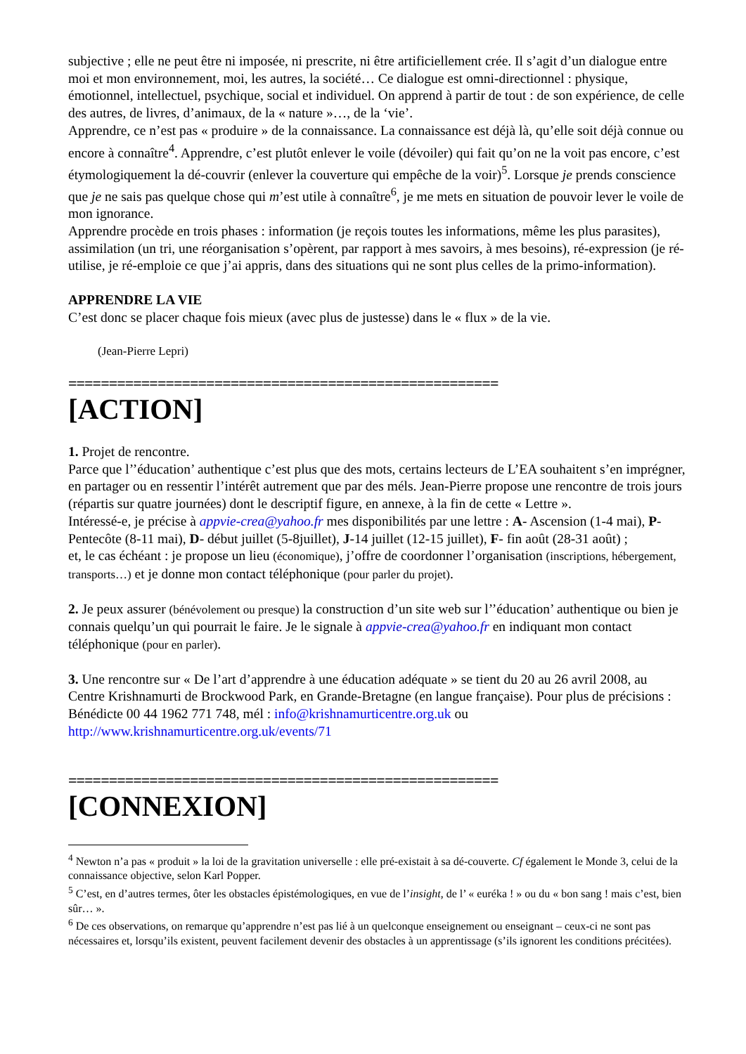subjective ; elle ne peut être ni imposée, ni prescrite, ni être artificiellement crée. Il s’agit d’un dialogue entre moi et mon environnement, moi, les autres, la société… Ce dialogue est omni-directionnel : physique, émotionnel, intellectuel, psychique, social et individuel. On apprend à partir de tout : de son expérience, de celle des autres, de livres, d’animaux, de la « nature »…, de la ‘vie’.
Apprendre, ce n’est pas « produire » de la connaissance. La connaissance est déjà là, qu’elle soit déjà connue ou encore à connaître<sup>4</sup>. Apprendre, c’est plutôt enlever le voile (dévoiler) qui fait qu’on ne la voit pas encore, c’est étymologiquement la dé-couvrir (enlever la couverture qui empêche de la voir)<sup>5</sup>. Lorsque je prends conscience que je ne sais pas quelque chose qui m’est utile à connaître<sup>6</sup>, je me mets en situation de pouvoir lever le voile de mon ignorance.
Apprendre procède en trois phases : information (je reçois toutes les informations, même les plus parasites), assimilation (un tri, une réorganisation s’opèrent, par rapport à mes savoirs, à mes besoins), ré-expression (je ré-utilise, je ré-emploie ce que j’ai appris, dans des situations qui ne sont plus celles de la primo-information).
APPRENDRE LA VIE
C’est donc se placer chaque fois mieux (avec plus de justesse) dans le « flux » de la vie.
(Jean-Pierre Lepri)
=====================================================
[ACTION]
1. Projet de rencontre.
Parce que l’’éducation’ authentique c’est plus que des mots, certains lecteurs de L’EA souhaitent s’en imprégner, en partager ou en ressentir l’intérêt autrement que par des méls. Jean-Pierre propose une rencontre de trois jours (répartis sur quatre journées) dont le descriptif figure, en annexe, à la fin de cette « Lettre ».
Intéressé-e, je précise à appvie-crea@yahoo.fr mes disponibilités par une lettre : A- Ascension (1-4 mai), P- Pentecôte (8-11 mai), D- début juillet (5-8juillet), J-14 juillet (12-15 juillet), F- fin août (28-31 août) ;
et, le cas échéant : je propose un lieu (économique), j’offre de coordonner l’organisation (inscriptions, hébergement, transports…) et je donne mon contact téléphonique (pour parler du projet).
2. Je peux assurer (bénévolement ou presque) la construction d’un site web sur l’’éducation’ authentique ou bien je connais quelqu’un qui pourrait le faire. Je le signale à appvie-crea@yahoo.fr en indiquant mon contact téléphonique (pour en parler).
3. Une rencontre sur « De l’art d’apprendre à une éducation adéquate » se tient du 20 au 26 avril 2008, au Centre Krishnamurti de Brockwood Park, en Grande-Bretagne (en langue française). Pour plus de précisions : Bénédicte 00 44 1962 771 748, mél : info@krishnamurticentre.org.uk ou http://www.krishnamurticentre.org.uk/events/71
=====================================================
[CONNEXION]
<sup>4</sup> Newton n’a pas « produit » la loi de la gravitation universelle : elle pré-existait à sa dé-couverte. Cf également le Monde 3, celui de la connaissance objective, selon Karl Popper.
<sup>5</sup> C’est, en d’autres termes, ôter les obstacles épistémologiques, en vue de l’insight, de l’ « euréka ! » ou du « bon sang ! mais c’est, bien sûr… ».
<sup>6</sup> De ces observations, on remarque qu’apprendre n’est pas lié à un quelconque enseignement ou enseignant – ceux-ci ne sont pas nécessaires et, lorsqu’ils existent, peuvent facilement devenir des obstacles à un apprentissage (s’ils ignorent les conditions précitées).